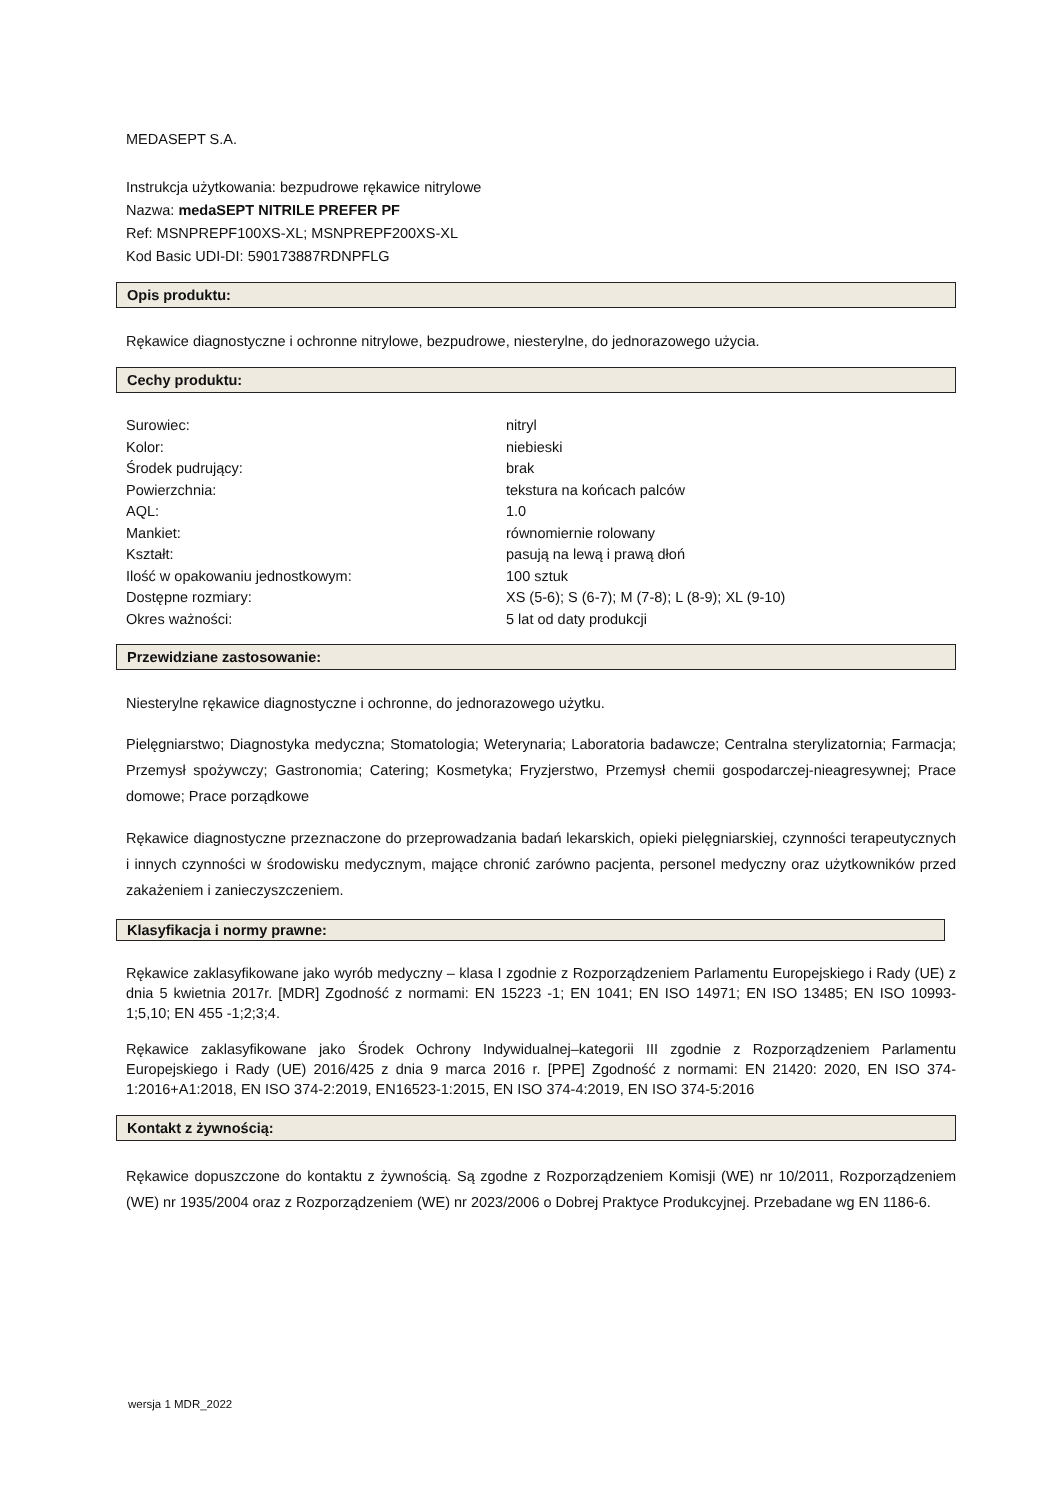MEDASEPT S.A.
Instrukcja użytkowania: bezpudrowe rękawice nitrylowe
Nazwa: medaSEPT NITRILE PREFER PF
Ref: MSNPREPF100XS-XL; MSNPREPF200XS-XL
Kod Basic UDI-DI: 590173887RDNPFLG
Opis produktu:
Rękawice diagnostyczne i ochronne nitrylowe, bezpudrowe, niesterylne, do jednorazowego użycia.
Cechy produktu:
| Surowiec: | nitryl |
| Kolor: | niebieski |
| Środek pudrujący: | brak |
| Powierzchnia: | tekstura na końcach palców |
| AQL: | 1.0 |
| Mankiet: | równomiernie rolowany |
| Kształt: | pasują na lewą i prawą dłoń |
| Ilość w opakowaniu jednostkowym: | 100 sztuk |
| Dostępne rozmiary: | XS (5-6); S (6-7); M (7-8); L (8-9); XL (9-10) |
| Okres ważności: | 5 lat od daty produkcji |
Przewidziane zastosowanie:
Niesterylne rękawice diagnostyczne i ochronne, do jednorazowego użytku.
Pielęgniarstwo; Diagnostyka medyczna; Stomatologia; Weterynaria; Laboratoria badawcze; Centralna sterylizatornia; Farmacja; Przemysł spożywczy; Gastronomia; Catering; Kosmetyka; Fryzjerstwo, Przemysł chemii gospodarczej-nieagresywnej; Prace domowe; Prace porządkowe
Rękawice diagnostyczne przeznaczone do przeprowadzania badań lekarskich, opieki pielęgniarskiej, czynności terapeutycznych i innych czynności w środowisku medycznym, mające chronić zarówno pacjenta, personel medyczny oraz użytkowników przed zakażeniem i zanieczyszczeniem.
Klasyfikacja i normy prawne:
Rękawice zaklasyfikowane jako wyrób medyczny – klasa I zgodnie z Rozporządzeniem Parlamentu Europejskiego i Rady (UE) z dnia 5 kwietnia 2017r. [MDR] Zgodność z normami: EN 15223 -1; EN 1041; EN ISO 14971; EN ISO 13485; EN ISO 10993-1;5,10; EN 455 -1;2;3;4.
Rękawice zaklasyfikowane jako Środek Ochrony Indywidualnej–kategorii III zgodnie z Rozporządzeniem Parlamentu Europejskiego i Rady (UE) 2016/425 z dnia 9 marca 2016 r. [PPE] Zgodność z normami: EN 21420: 2020, EN ISO 374-1:2016+A1:2018, EN ISO 374-2:2019, EN16523-1:2015, EN ISO 374-4:2019, EN ISO 374-5:2016
Kontakt z żywnością:
Rękawice dopuszczone do kontaktu z żywnością. Są zgodne z Rozporządzeniem Komisji (WE) nr 10/2011, Rozporządzeniem (WE) nr 1935/2004 oraz z Rozporządzeniem (WE) nr 2023/2006 o Dobrej Praktyce Produkcyjnej. Przebadane wg EN 1186-6.
wersja 1 MDR_2022